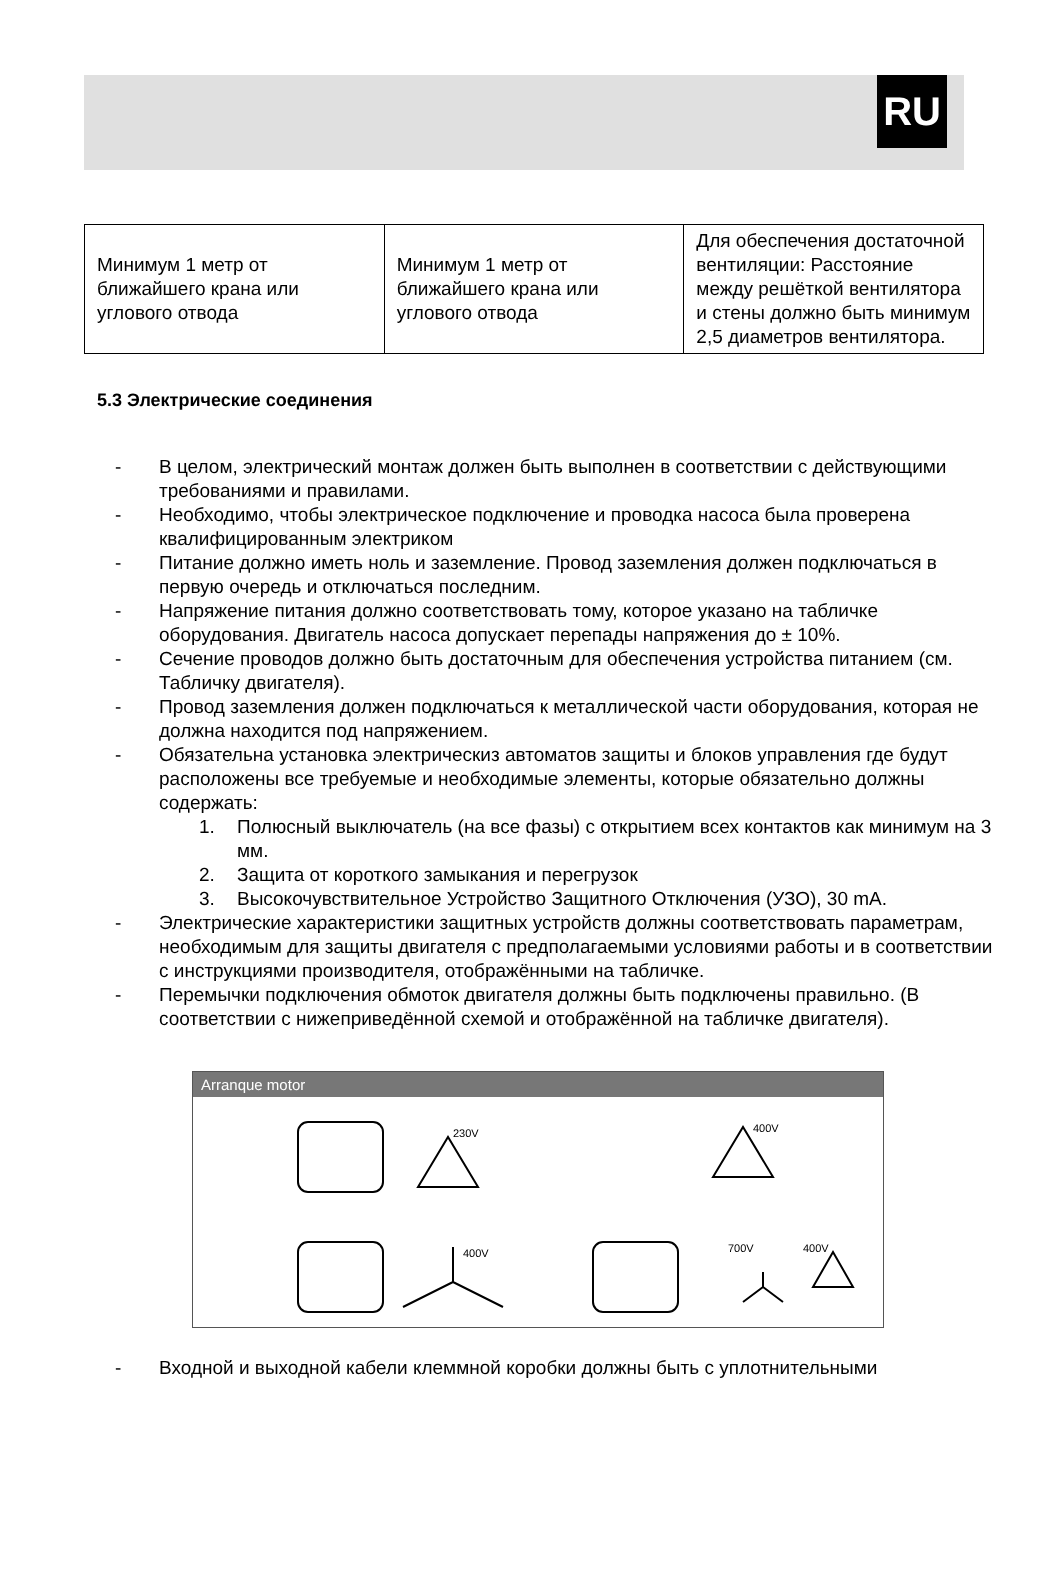RU
| Минимум 1 метр от ближайшего крана или углового отвода | Минимум 1 метр от ближайшего крана или углового отвода | Для обеспечения достаточной вентиляции: Расстояние между решёткой вентилятора и стены должно быть минимум 2,5 диаметров вентилятора. |
5.3 Электрические соединения
- В целом, электрический монтаж должен быть выполнен в соответствии с действующими требованиями и правилами.
- Необходимо, чтобы электрическое подключение и проводка насоса была проверена квалифицированным электриком
- Питание должно иметь ноль и заземление. Провод заземления должен подключаться в первую очередь и отключаться последним.
- Напряжение питания должно соответствовать тому, которое указано на табличке оборудования. Двигатель насоса допускает перепады напряжения до ± 10%.
- Сечение проводов должно быть достаточным для обеспечения устройства питанием (см. Табличку двигателя).
- Провод заземления должен подключаться к металлической части оборудования, которая не должна находится под напряжением.
- Обязательна установка электрическиз автоматов защиты и блоков управления где будут расположены все требуемые и необходимые элементы, которые обязательно должны содержать:
1. Полюсный выключатель (на все фазы) с открытием всех контактов как минимум на 3 мм.
2. Защита от короткого замыкания и перегрузок
3. Высокочувствительное Устройство Защитного Отключения (УЗО), 30 mA.
- Электрические характеристики защитных устройств должны соответствовать параметрам, необходимым для защиты двигателя с предполагаемыми условиями работы и в соответствии с инструкциями производителя, отображёнными на табличке.
- Перемычки подключения обмоток двигателя должны быть подключены правильно. (В соответствии с нижеприведённой схемой и отображённой на табличке двигателя).
Arranque motor
230V
400V
400V
700V
400V
- Входной и выходной кабели клеммной коробки должны быть с уплотнительными